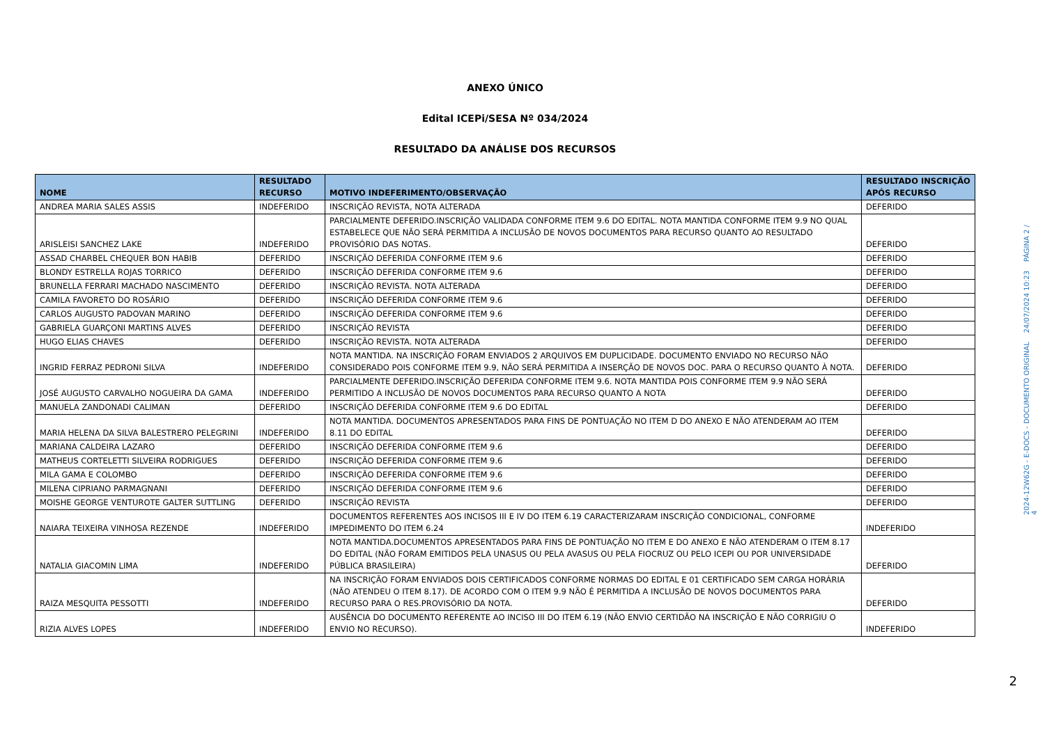ANEXO ÚNICO
Edital ICEPi/SESA Nº 034/2024
RESULTADO DA ANÁLISE DOS RECURSOS
| NOME | RESULTADO RECURSO | MOTIVO INDEFERIMENTO/OBSERVAÇÃO | RESULTADO INSCRIÇÃO APÓS RECURSO |
| --- | --- | --- | --- |
| ANDREA MARIA SALES ASSIS | INDEFERIDO | INSCRIÇÃO REVISTA, NOTA ALTERADA | DEFERIDO |
| ARISLEISI SANCHEZ LAKE | INDEFERIDO | PARCIALMENTE DEFERIDO.INSCRIÇÃO VALIDADA CONFORME ITEM 9.6 DO EDITAL. NOTA MANTIDA CONFORME ITEM 9.9 NO QUAL ESTABELECE QUE NÃO SERÁ PERMITIDA A INCLUSÃO DE NOVOS DOCUMENTOS PARA RECURSO QUANTO AO RESULTADO PROVISÓRIO DAS NOTAS. | DEFERIDO |
| ASSAD CHARBEL CHEQUER BON HABIB | DEFERIDO | INSCRIÇÃO DEFERIDA CONFORME ITEM 9.6 | DEFERIDO |
| BLONDY ESTRELLA ROJAS TORRICO | DEFERIDO | INSCRIÇÃO DEFERIDA CONFORME ITEM 9.6 | DEFERIDO |
| BRUNELLA FERRARI MACHADO NASCIMENTO | DEFERIDO | INSCRIÇÃO REVISTA. NOTA ALTERADA | DEFERIDO |
| CAMILA FAVORETO DO ROSÁRIO | DEFERIDO | INSCRIÇÃO DEFERIDA CONFORME ITEM 9.6 | DEFERIDO |
| CARLOS AUGUSTO PADOVAN MARINO | DEFERIDO | INSCRIÇÃO DEFERIDA CONFORME ITEM 9.6 | DEFERIDO |
| GABRIELA GUARÇONI MARTINS ALVES | DEFERIDO | INSCRIÇÃO REVISTA | DEFERIDO |
| HUGO ELIAS CHAVES | DEFERIDO | INSCRIÇÃO REVISTA. NOTA ALTERADA | DEFERIDO |
| INGRID FERRAZ PEDRONI SILVA | INDEFERIDO | NOTA MANTIDA. NA INSCRIÇÃO FORAM ENVIADOS 2 ARQUIVOS EM DUPLICIDADE. DOCUMENTO ENVIADO NO RECURSO NÃO CONSIDERADO POIS CONFORME ITEM 9.9, NÃO SERÁ PERMITIDA A INSERÇÃO DE NOVOS DOC. PARA O RECURSO QUANTO À NOTA. | DEFERIDO |
| JOSÉ AUGUSTO CARVALHO NOGUEIRA DA GAMA | INDEFERIDO | PARCIALMENTE DEFERIDO.INSCRIÇÃO DEFERIDA CONFORME ITEM 9.6. NOTA MANTIDA POIS CONFORME ITEM 9.9 NÃO SERÁ PERMITIDO A INCLUSÃO DE NOVOS DOCUMENTOS PARA RECURSO QUANTO A NOTA | DEFERIDO |
| MANUELA ZANDONADI CALIMAN | DEFERIDO | INSCRIÇÃO DEFERIDA CONFORME ITEM 9.6 DO EDITAL | DEFERIDO |
| MARIA HELENA DA SILVA BALESTRERO PELEGRINI | INDEFERIDO | NOTA MANTIDA. DOCUMENTOS APRESENTADOS PARA FINS DE PONTUAÇÃO NO ITEM D DO ANEXO E NÃO ATENDERAM AO ITEM 8.11 DO EDITAL | DEFERIDO |
| MARIANA CALDEIRA LAZARO | DEFERIDO | INSCRIÇÃO DEFERIDA CONFORME ITEM 9.6 | DEFERIDO |
| MATHEUS CORTELETTI SILVEIRA RODRIGUES | DEFERIDO | INSCRIÇÃO DEFERIDA CONFORME ITEM 9.6 | DEFERIDO |
| MILA GAMA E COLOMBO | DEFERIDO | INSCRIÇÃO DEFERIDA CONFORME ITEM 9.6 | DEFERIDO |
| MILENA CIPRIANO PARMAGNANI | DEFERIDO | INSCRIÇÃO DEFERIDA CONFORME ITEM 9.6 | DEFERIDO |
| MOISHE GEORGE VENTUROTE GALTER SUTTLING | DEFERIDO | INSCRIÇÃO REVISTA | DEFERIDO |
| NAIARA TEIXEIRA VINHOSA REZENDE | INDEFERIDO | DOCUMENTOS REFERENTES AOS INCISOS III E IV DO ITEM 6.19 CARACTERIZARAM INSCRIÇÃO CONDICIONAL, CONFORME IMPEDIMENTO DO ITEM 6.24 | INDEFERIDO |
| NATALIA GIACOMIN LIMA | INDEFERIDO | NOTA MANTIDA.DOCUMENTOS APRESENTADOS PARA FINS DE PONTUAÇÃO NO ITEM E DO ANEXO E NÃO ATENDERAM O ITEM 8.17 DO EDITAL (NÃO FORAM EMITIDOS PELA UNASUS OU PELA AVASUS OU PELA FIOCRUZ OU PELO ICEPI OU POR UNIVERSIDADE PÚBLICA BRASILEIRA) | DEFERIDO |
| RAIZA MESQUITA PESSOTTI | INDEFERIDO | NA INSCRIÇÃO FORAM ENVIADOS DOIS CERTIFICADOS CONFORME NORMAS DO EDITAL E 01 CERTIFICADO SEM CARGA HORÁRIA (NÃO ATENDEU O ITEM 8.17). DE ACORDO COM O ITEM 9.9 NÃO É PERMITIDA A INCLUSÃO DE NOVOS DOCUMENTOS PARA RECURSO PARA O RES.PROVISÓRIO DA NOTA. | DEFERIDO |
| RIZIA ALVES LOPES | INDEFERIDO | AUSÊNCIA DO DOCUMENTO REFERENTE AO INCISO III DO ITEM 6.19 (NÃO ENVIO CERTIDÃO NA INSCRIÇÃO E NÃO CORRIGIU O ENVIO NO RECURSO). | INDEFERIDO |
2024-12W62G - E-DOCS - DOCUMENTO ORIGINAL 24/07/2024 10:23 PÁGINA 2 / 4
2